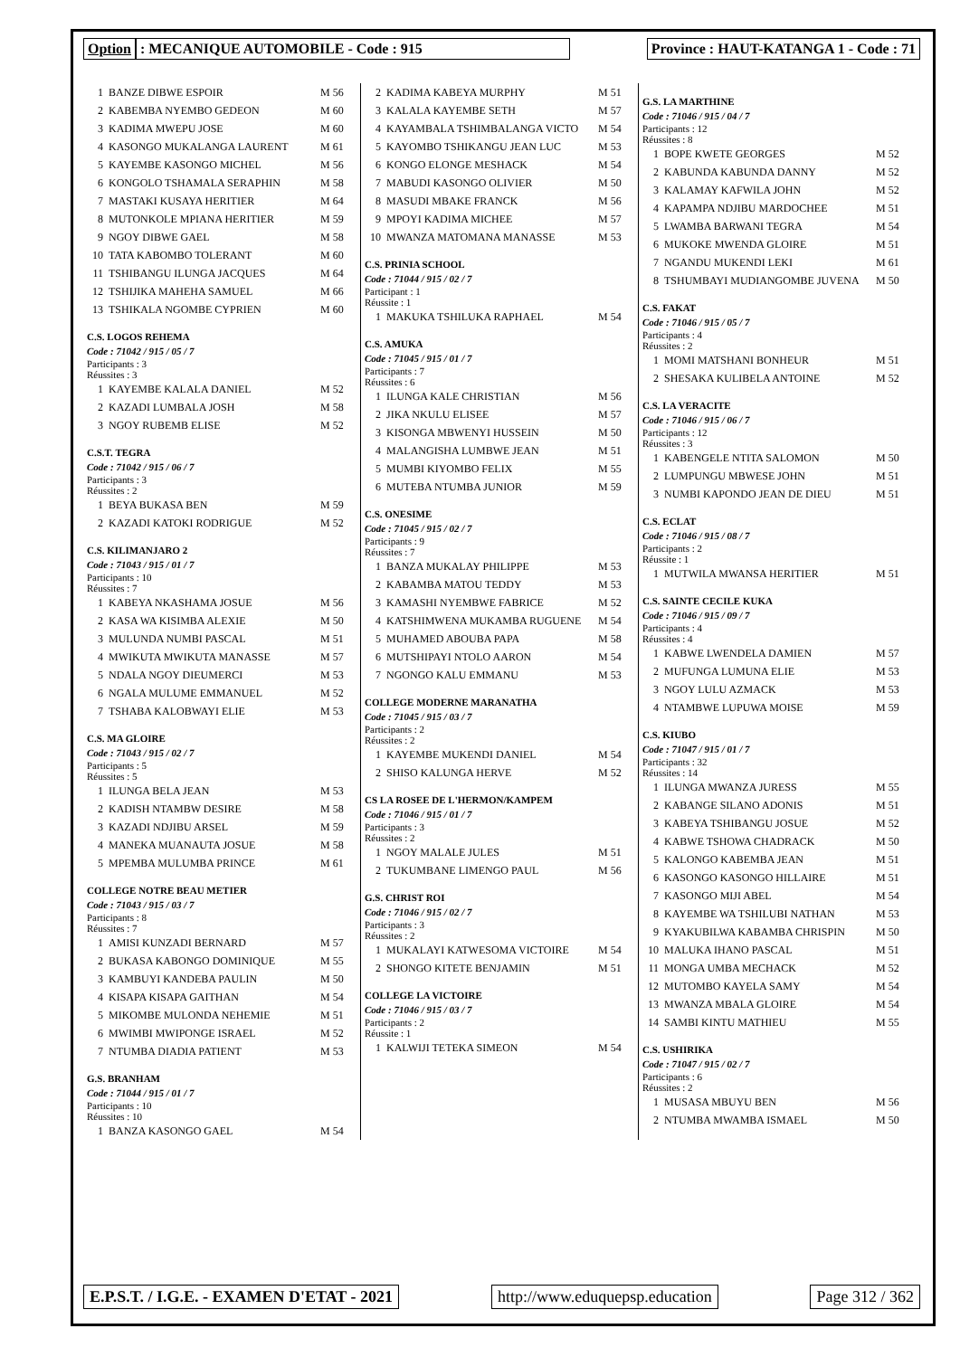Option : MECANIQUE AUTOMOBILE - Code : 915 Province : HAUT-KATANGA 1 - Code : 71
| 1 | BANZE DIBWE ESPOIR | M 56 |
| 2 | KABEMBA NYEMBO GEDEON | M 60 |
| 3 | KADIMA MWEPU JOSE | M 60 |
| 4 | KASONGO MUKALANGA LAURENT | M 61 |
| 5 | KAYEMBE KASONGO MICHEL | M 56 |
| 6 | KONGOLO TSHAMALA SERAPHIN | M 58 |
| 7 | MASTAKI KUSAYA HERITIER | M 64 |
| 8 | MUTONKOLE MPIANA HERITIER | M 59 |
| 9 | NGOY DIBWE GAEL | M 58 |
| 10 | TATA KABOMBO TOLERANT | M 60 |
| 11 | TSHIBANGU ILUNGA JACQUES | M 64 |
| 12 | TSHIJIKA MAHEHA SAMUEL | M 66 |
| 13 | TSHIKALA NGOMBE CYPRIEN | M 60 |
C.S. LOGOS REHEMA
Code : 71042 / 915 / 05 / 7
Participants : 3
Réussites : 3
| 1 | KAYEMBE KALALA DANIEL | M 52 |
| 2 | KAZADI LUMBALA JOSH | M 58 |
| 3 | NGOY RUBEMB ELISE | M 52 |
C.S.T. TEGRA
Code : 71042 / 915 / 06 / 7
Participants : 3
Réussites : 2
| 1 | BEYA BUKASA BEN | M 59 |
| 2 | KAZADI KATOKI RODRIGUE | M 52 |
C.S. KILIMANJARO 2
Code : 71043 / 915 / 01 / 7
Participants : 10
Réussites : 7
| 1 | KABEYA NKASHAMA JOSUE | M 56 |
| 2 | KASA WA KISIMBA ALEXIE | M 50 |
| 3 | MULUNDA NUMBI PASCAL | M 51 |
| 4 | MWIKUTA MWIKUTA MANASSE | M 57 |
| 5 | NDALA NGOY DIEUMERCI | M 53 |
| 6 | NGALA MULUME EMMANUEL | M 52 |
| 7 | TSHABA KALOBWAYI ELIE | M 53 |
C.S. MA GLOIRE
Code : 71043 / 915 / 02 / 7
Participants : 5
Réussites : 5
| 1 | ILUNGA BELA JEAN | M 53 |
| 2 | KADISH NTAMBW DESIRE | M 58 |
| 3 | KAZADI NDJIBU ARSEL | M 59 |
| 4 | MANEKA MUANAUTA JOSUE | M 58 |
| 5 | MPEMBA MULUMBA PRINCE | M 61 |
COLLEGE NOTRE BEAU METIER
Code : 71043 / 915 / 03 / 7
Participants : 8
Réussites : 7
| 1 | AMISI KUNZADI BERNARD | M 57 |
| 2 | BUKASA KABONGO DOMINIQUE | M 55 |
| 3 | KAMBUYI KANDEBA PAULIN | M 50 |
| 4 | KISAPA KISAPA GAITHAN | M 54 |
| 5 | MIKOMBE MULONDA NEHEMIE | M 51 |
| 6 | MWIMBI MWIPONGE ISRAEL | M 52 |
| 7 | NTUMBA DIADIA PATIENT | M 53 |
G.S. BRANHAM
Code : 71044 / 915 / 01 / 7
Participants : 10
Réussites : 10
| 1 | BANZA KASONGO GAEL | M 54 |
| 2 | KADIMA KABEYA MURPHY | M 51 |
| 3 | KALALA KAYEMBE SETH | M 57 |
| 4 | KAYAMBALA TSHIMBALANGA VICTO | M 54 |
| 5 | KAYOMBO TSHIKANGU JEAN LUC | M 53 |
| 6 | KONGO ELONGE MESHACK | M 54 |
| 7 | MABUDI KASONGO OLIVIER | M 50 |
| 8 | MASUDI MBAKE FRANCK | M 56 |
| 9 | MPOYI KADIMA MICHEE | M 57 |
| 10 | MWANZA MATOMANA MANASSE | M 53 |
C.S. PRINIA SCHOOL
Code : 71044 / 915 / 02 / 7
Participant : 1
Réussite : 1
| 1 | MAKUKA TSHILUKA RAPHAEL | M 54 |
C.S. AMUKA
Code : 71045 / 915 / 01 / 7
Participants : 7
Réussites : 6
| 1 | ILUNGA KALE CHRISTIAN | M 56 |
| 2 | JIKA NKULU ELISEE | M 57 |
| 3 | KISONGA MBWENYI HUSSEIN | M 50 |
| 4 | MALANGISHA LUMBWE JEAN | M 51 |
| 5 | MUMBI KIYOMBO FELIX | M 55 |
| 6 | MUTEBA NTUMBA JUNIOR | M 59 |
C.S. ONESIME
Code : 71045 / 915 / 02 / 7
Participants : 9
Réussites : 7
| 1 | BANZA MUKALAY PHILIPPE | M 53 |
| 2 | KABAMBA MATOU TEDDY | M 53 |
| 3 | KAMASHI NYEMBWE FABRICE | M 52 |
| 4 | KATSHIMWENA MUKAMBA RUGUENE | M 54 |
| 5 | MUHAMED ABOUBA PAPA | M 58 |
| 6 | MUTSHIPAYI NTOLO AARON | M 54 |
| 7 | NGONGO KALU EMMANU | M 53 |
COLLEGE MODERNE MARANATHA
Code : 71045 / 915 / 03 / 7
Participants : 2
Réussites : 2
| 1 | KAYEMBE MUKENDI DANIEL | M 54 |
| 2 | SHISO KALUNGA HERVE | M 52 |
CS LA ROSEE DE L'HERMON/KAMPEM
Code : 71046 / 915 / 01 / 7
Participants : 3
Réussites : 2
| 1 | NGOY MALALE JULES | M 51 |
| 2 | TUKUMBANE LIMENGO PAUL | M 56 |
G.S. CHRIST ROI
Code : 71046 / 915 / 02 / 7
Participants : 3
Réussites : 2
| 1 | MUKALAYI KATWESOMA VICTOIRE | M 54 |
| 2 | SHONGO KITETE BENJAMIN | M 51 |
COLLEGE LA VICTOIRE
Code : 71046 / 915 / 03 / 7
Participants : 2
Réussite : 1
| 1 | KALWIJI TETEKA SIMEON | M 54 |
G.S. LA MARTHINE
Code : 71046 / 915 / 04 / 7
Participants : 12
Réussites : 8
| 1 | BOPE KWETE GEORGES | M 52 |
| 2 | KABUNDA KABUNDA DANNY | M 52 |
| 3 | KALAMAY KAFWILA JOHN | M 52 |
| 4 | KAPAMPA NDJIBU MARDOCHEE | M 51 |
| 5 | LWAMBA BARWANI TEGRA | M 54 |
| 6 | MUKOKE MWENDA GLOIRE | M 51 |
| 7 | NGANDU MUKENDI LEKI | M 61 |
| 8 | TSHUMBAYI MUDIANGOMBE JUVENA | M 50 |
C.S. FAKAT
Code : 71046 / 915 / 05 / 7
Participants : 4
Réussites : 2
| 1 | MOMI MATSHANI BONHEUR | M 51 |
| 2 | SHESAKA KULIBELA ANTOINE | M 52 |
C.S. LA VERACITE
Code : 71046 / 915 / 06 / 7
Participants : 12
Réussites : 3
| 1 | KABENGELE NTITA SALOMON | M 50 |
| 2 | LUMPUNGU MBWESE JOHN | M 51 |
| 3 | NUMBI KAPONDO JEAN DE DIEU | M 51 |
C.S. ECLAT
Code : 71046 / 915 / 08 / 7
Participants : 2
Réussite : 1
| 1 | MUTWILA MWANSA HERITIER | M 51 |
C.S. SAINTE CECILE KUKA
Code : 71046 / 915 / 09 / 7
Participants : 4
Réussites : 4
| 1 | KABWE LWENDELA DAMIEN | M 57 |
| 2 | MUFUNGA LUMUNA ELIE | M 53 |
| 3 | NGOY LULU AZMACK | M 53 |
| 4 | NTAMBWE LUPUWA MOISE | M 59 |
C.S. KIUBO
Code : 71047 / 915 / 01 / 7
Participants : 32
Réussites : 14
| 1 | ILUNGA MWANZA JURESS | M 55 |
| 2 | KABANGE SILANO ADONIS | M 51 |
| 3 | KABEYA TSHIBANGU JOSUE | M 52 |
| 4 | KABWE TSHOWA CHADRACK | M 50 |
| 5 | KALONGO KABEMBA JEAN | M 51 |
| 6 | KASONGO KASONGO HILLAIRE | M 51 |
| 7 | KASONGO MIJI ABEL | M 54 |
| 8 | KAYEMBE WA TSHILUBI NATHAN | M 53 |
| 9 | KYAKUBILWA KABAMBA CHRISPIN | M 50 |
| 10 | MALUKA IHANO PASCAL | M 51 |
| 11 | MONGA UMBA MECHACK | M 52 |
| 12 | MUTOMBO KAYELA SAMY | M 54 |
| 13 | MWANZA MBALA GLOIRE | M 54 |
| 14 | SAMBI KINTU MATHIEU | M 55 |
C.S. USHIRIKA
Code : 71047 / 915 / 02 / 7
Participants : 6
Réussites : 2
| 1 | MUSASA MBUYU BEN | M 56 |
| 2 | NTUMBA MWAMBA ISMAEL | M 50 |
E.P.S.T. / I.G.E. - EXAMEN D'ETAT - 2021
http://www.eduquepsp.education Page 312 / 362